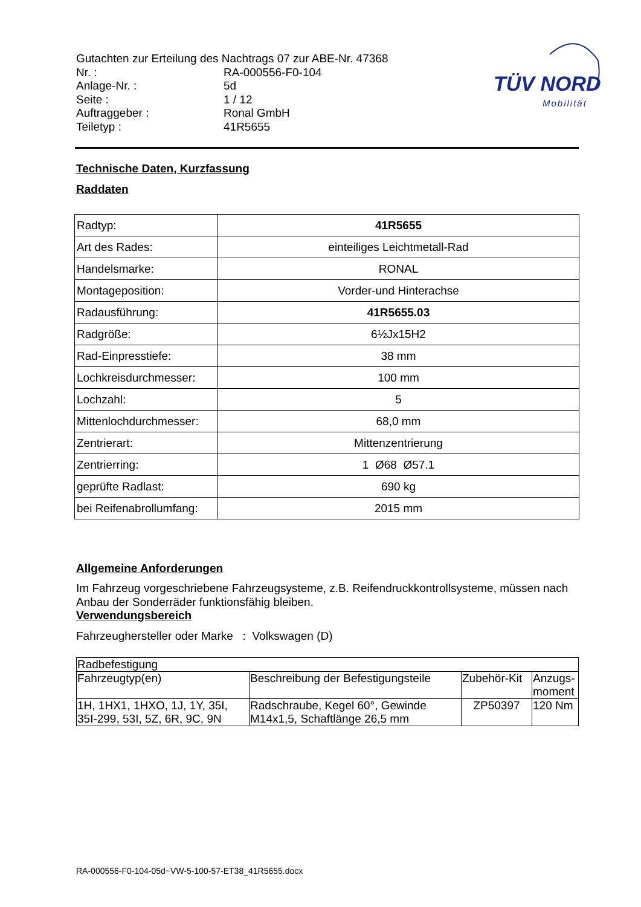Gutachten zur Erteilung des Nachtrags 07 zur ABE-Nr. 47368
| Nr. : | RA-000556-F0-104 |
| Anlage-Nr. : | 5d |
| Seite : | 1 / 12 |
| Auftraggeber : | Ronal GmbH |
| Teiletyp : | 41R5655 |
TÜV NORD
Mobilität
Technische Daten, Kurzfassung
Raddaten
| Radtyp: | 41R5655 |
| Art des Rades: | einteiliges Leichtmetall-Rad |
| Handelsmarke: | RONAL |
| Montageposition: | Vorder-und Hinterachse |
| Radausführung: | 41R5655.03 |
| Radgröße: | 6½Jx15H2 |
| Rad-Einpresstiefe: | 38 mm |
| Lochkreisdurchmesser: | 100 mm |
| Lochzahl: | 5 |
| Mittenlochdurchmesser: | 68,0 mm |
| Zentrierart: | Mittenzentrierung |
| Zentrierring: | 1 Ø68 Ø57.1 |
| geprüfte Radlast: | 690 kg |
| bei Reifenabrollumfang: | 2015 mm |
Allgemeine Anforderungen
Im Fahrzeug vorgeschriebene Fahrzeugsysteme, z.B. Reifendruckkontrollsysteme, müssen nach Anbau der Sonderräder funktionsfähig bleiben.
Verwendungsbereich
Fahrzeughersteller oder Marke : Volkswagen (D)
| Radbefestigung | | | |
| Fahrzeugtyp(en) | Beschreibung der Befestigungsteile | Zubehör-Kit | Anzugs- moment |
| 1H, 1HX1, 1HXO, 1J, 1Y, 35I, 35I-299, 53I, 5Z, 6R, 9C, 9N | Radschraube, Kegel 60°, Gewinde M14x1,5, Schaftlänge 26,5 mm | ZP50397 | 120 Nm |
RA-000556-F0-104-05d~VW-5-100-57-ET38_41R5655.docx